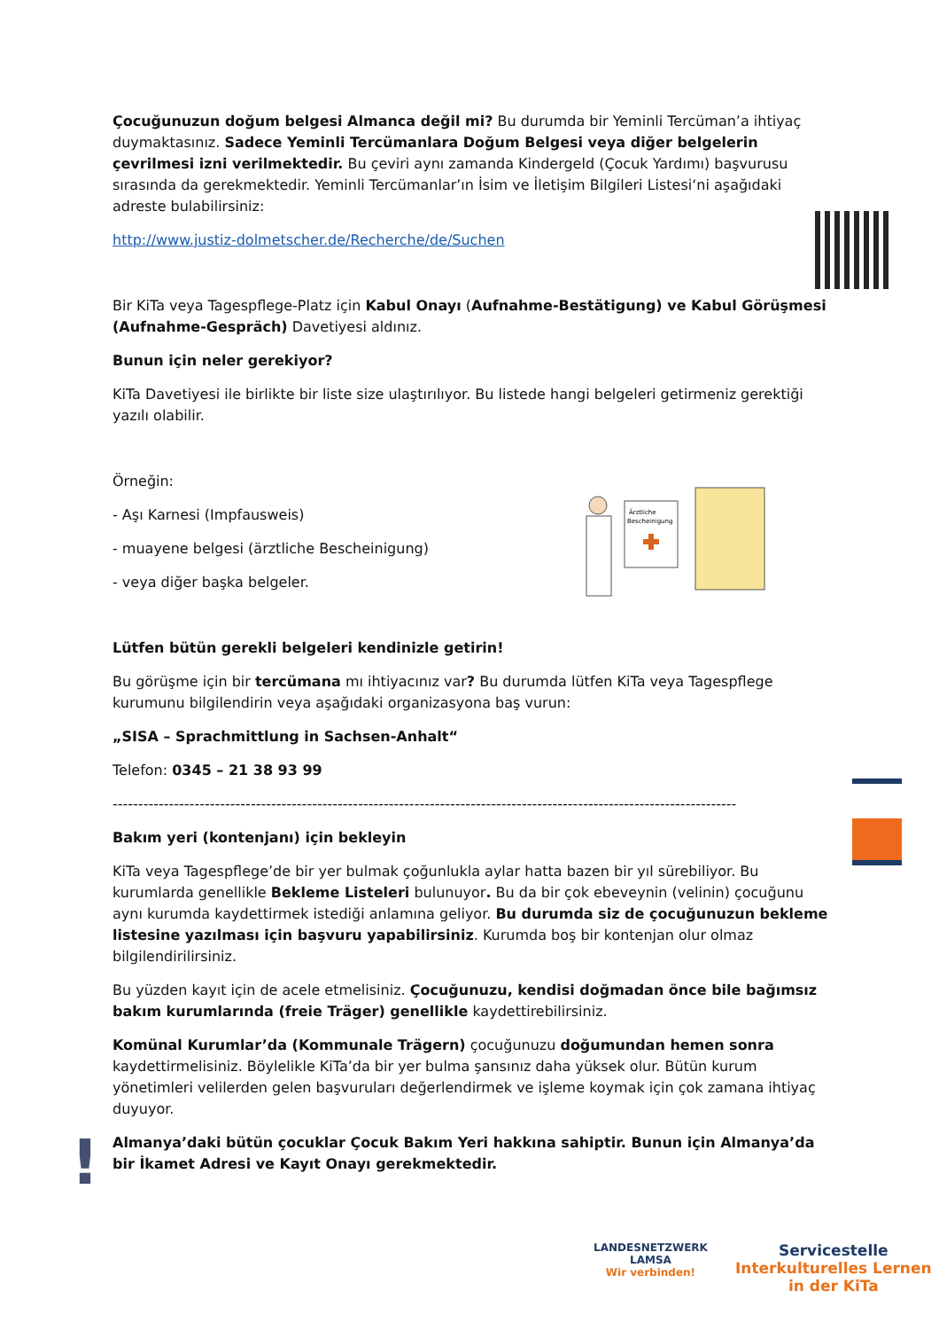Çocuğunuzun doğum belgesi Almanca değil mi? Bu durumda bir Yeminli Tercüman’a ihtiyaç duymaktasınız. Sadece Yeminli Tercümanlara Doğum Belgesi veya diğer belgelerin çevrilmesi izni verilmektedir. Bu çeviri aynı zamanda Kindergeld (Çocuk Yardımı) başvurusu sırasında da gerekmektedir. Yeminli Tercümanlar’ın İsim ve İletişim Bilgileri Listesi‘ni aşağıdaki adreste bulabilirsiniz:
http://www.justiz-dolmetscher.de/Recherche/de/Suchen
Bir KiTa veya Tagespflege-Platz için Kabul Onayı (Aufnahme-Bestätigung) ve Kabul Görüşmesi (Aufnahme-Gespräch) Davetiyesi aldınız.
Bunun için neler gerekiyor?
KiTa Davetiyesi ile birlikte bir liste size ulaştırılıyor. Bu listede hangi belgeleri getirmeniz gerektiği yazılı olabilir.
Örneğin:
- Aşı Karnesi (Impfausweis)
- muayene belgesi (ärztliche Bescheinigung)
- veya diğer başka belgeler.
Lütfen bütün gerekli belgeleri kendinizle getirin!
Bu görüşme için bir tercümana mı ihtiyacınız var? Bu durumda lütfen KiTa veya Tagespflege kurumunu bilgilendirin veya aşağıdaki organizasyona baş vurun:
„SISA – Sprachmittlung in Sachsen-Anhalt“
Telefon: 0345 – 21 38 93 99
--------------------------------------------------------------------------------------------------------------------------
Bakım yeri (kontenjanı) için bekleyin
KiTa veya Tagespflege’de bir yer bulmak çoğunlukla aylar hatta bazen bir yıl sürebiliyor. Bu kurumlarda genellikle Bekleme Listeleri bulunuyor. Bu da bir çok ebeveynin (velinin) çocuğunu aynı kurumda kaydettirmek istediği anlamına geliyor. Bu durumda siz de çocuğunuzun bekleme listesine yazılması için başvuru yapabilirsiniz. Kurumda boş bir kontenjan olur olmaz bilgilendirilirsiniz.
Bu yüzden kayıt için de acele etmelisiniz. Çocuğunuzu, kendisi doğmadan önce bile bağımsız bakım kurumlarında (freie Träger) genellikle kaydettirebilirsiniz.
Komünal Kurumlar’da (Kommunale Trägern) çocuğunuzu doğumundan hemen sonra kaydettirmelisiniz. Böylelikle KiTa’da bir yer bulma şansınız daha yüksek olur. Bütün kurum yönetimleri velilerden gelen başvuruları değerlendirmek ve işleme koymak için çok zamana ihtiyaç duyuyor.
Almanya’daki bütün çocuklar Çocuk Bakım Yeri hakkına sahiptir. Bunun için Almanya’da bir İkamet Adresi ve Kayıt Onayı gerekmektedir.
Ärztliche
Bescheinigung
!
LANDESNETZWERK
LAMSA
Wir verbinden!
Servicestelle
Interkulturelles Lernen
in der KiTa